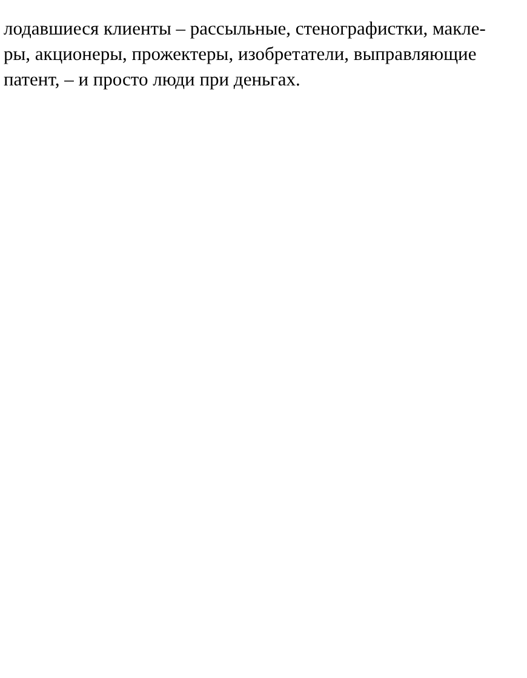лодавшиеся клиенты – рассыльные, стенографистки, макле-
ры, акционеры, прожектеры, изобретатели, выправляющие
патент, – и просто люди при деньгах.